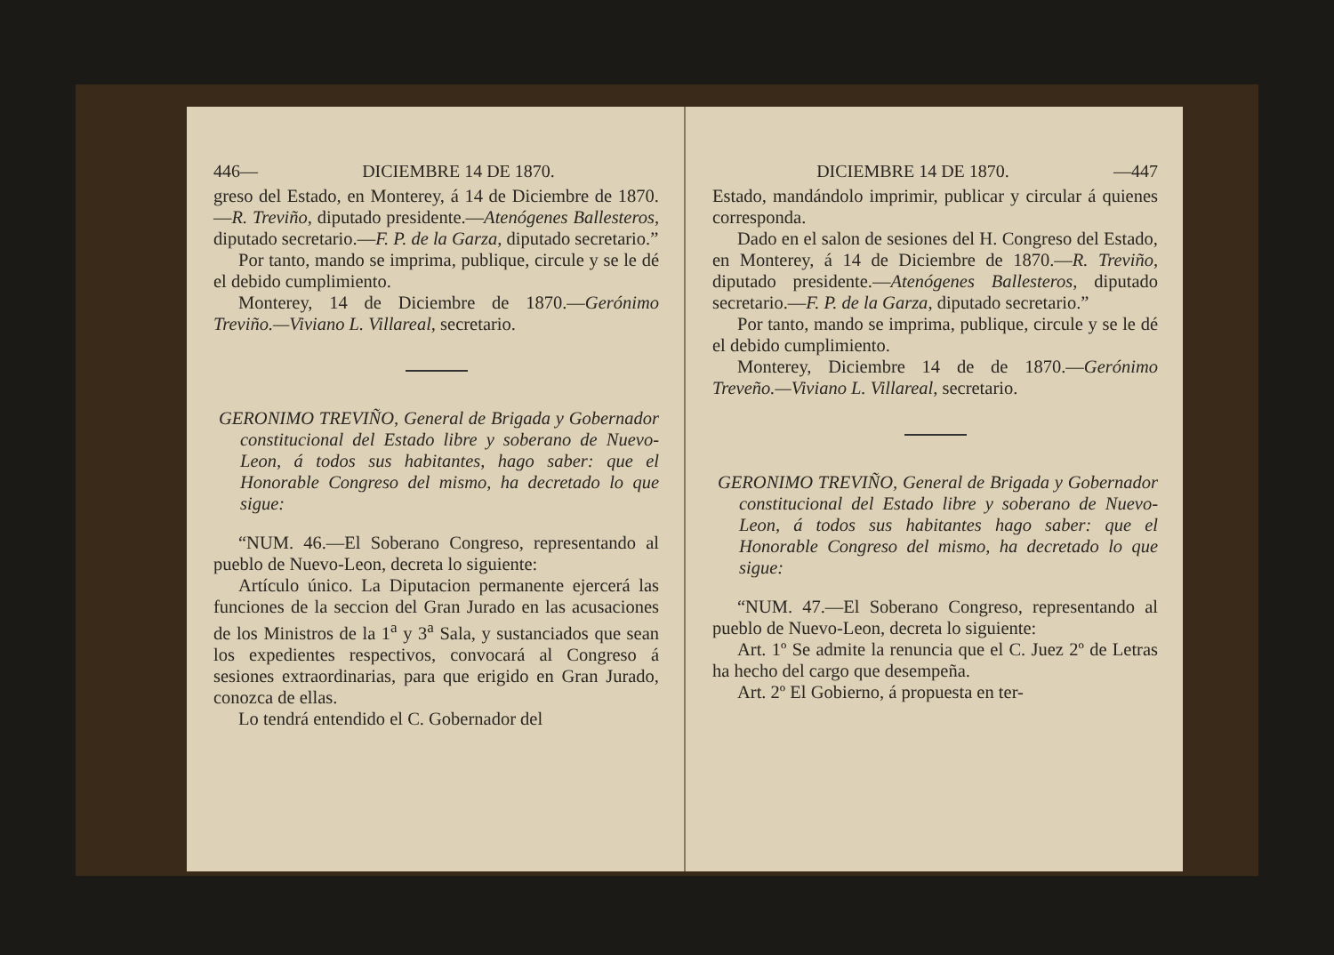446— DICIEMBRE 14 DE 1870.
greso del Estado, en Monterey, á 14 de Diciembre de 1870.—R. Treviño, diputado presidente.—Atenógenes Ballesteros, diputado secretario.—F. P. de la Garza, diputado secretario.”
Por tanto, mando se imprima, publique, circule y se le dé el debido cumplimiento.
Monterey, 14 de Diciembre de 1870.—Gerónimo Treviño.—Viviano L. Villareal, secretario.
GERONIMO TREVIÑO, General de Brigada y Gobernador constitucional del Estado libre y soberano de Nuevo-Leon, á todos sus habitantes, hago saber: que el Honorable Congreso del mismo, ha decretado lo que sigue:
“NUM. 46.—El Soberano Congreso, representando al pueblo de Nuevo-Leon, decreta lo siguiente:
Artículo único. La Diputacion permanente ejercerá las funciones de la seccion del Gran Jurado en las acusaciones de los Ministros de la 1<sup>a</sup> y 3<sup>a</sup> Sala, y sustanciados que sean los expedientes respectivos, convocará al Congreso á sesiones extraordinarias, para que erigido en Gran Jurado, conozca de ellas.
Lo tendrá entendido el C. Gobernador del
DICIEMBRE 14 DE 1870. —447
Estado, mandándolo imprimir, publicar y circular á quienes corresponda.
Dado en el salon de sesiones del H. Congreso del Estado, en Monterey, á 14 de Diciembre de 1870.—R. Treviño, diputado presidente.—Atenógenes Ballesteros, diputado secretario.—F. P. de la Garza, diputado secretario.”
Por tanto, mando se imprima, publique, circule y se le dé el debido cumplimiento.
Monterey, Diciembre 14 de de 1870.—Gerónimo Treveño.—Viviano L. Villareal, secretario.
GERONIMO TREVIÑO, General de Brigada y Gobernador constitucional del Estado libre y soberano de Nuevo-Leon, á todos sus habitantes hago saber: que el Honorable Congreso del mismo, ha decretado lo que sigue:
“NUM. 47.—El Soberano Congreso, representando al pueblo de Nuevo-Leon, decreta lo siguiente:
Art. 1º Se admite la renuncia que el C. Juez 2º de Letras ha hecho del cargo que desempeña.
Art. 2º El Gobierno, á propuesta en ter-